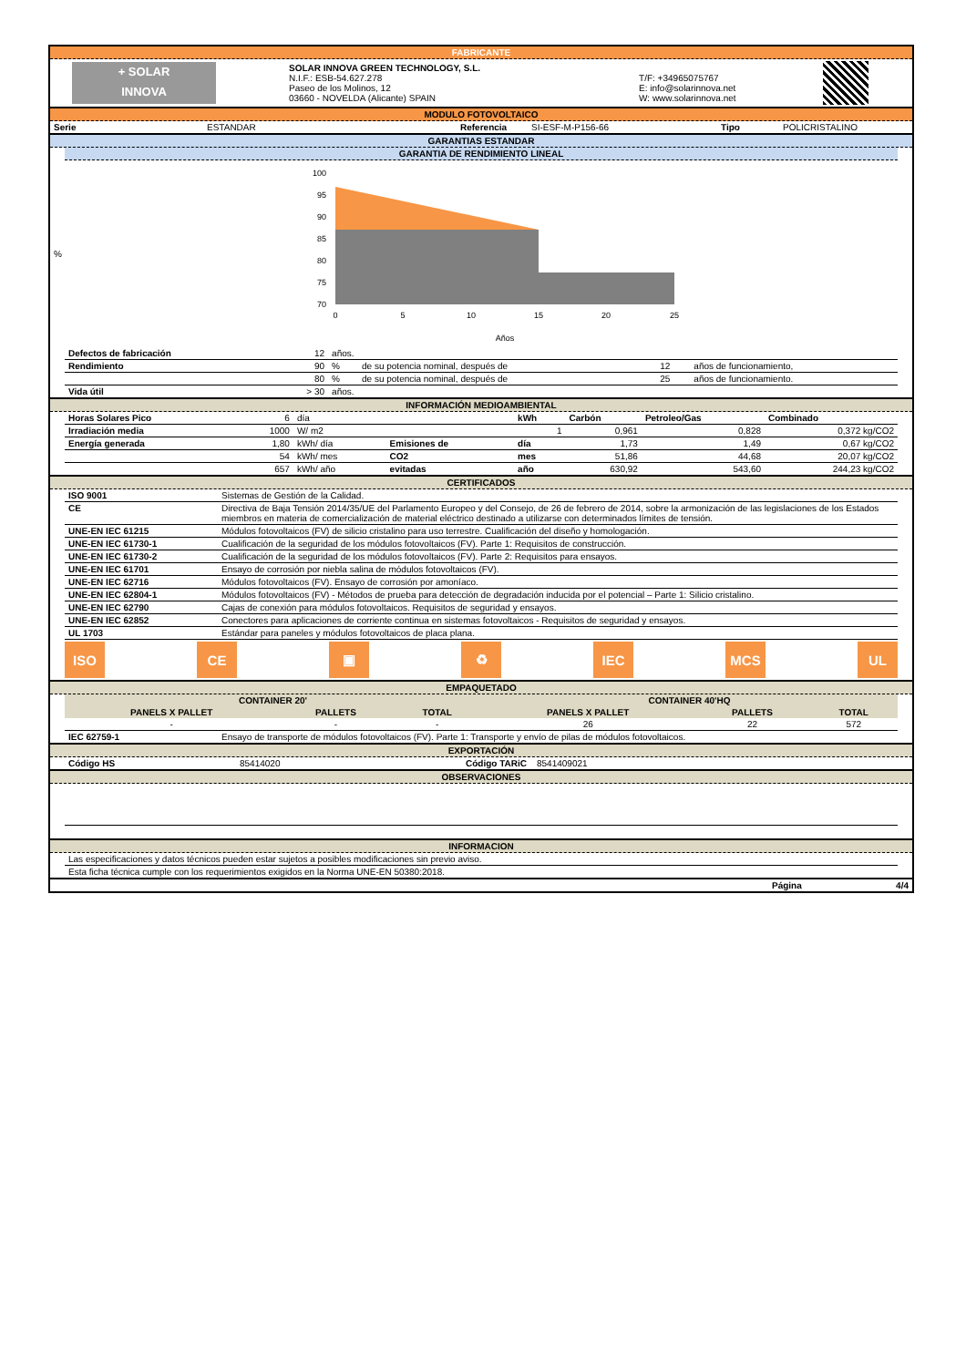FABRICANTE
| + SOLAR INNOVA | SOLAR INNOVA GREEN TECHNOLOGY, S.L. N.I.F.: ESB-54.627.278 Paseo de los Molinos, 12 03660 - NOVELDA (Alicante) SPAIN | T/F: +34965075767 E: info@solarinnova.net W: www.solarinnova.net | |
MODULO FOTOVOLTAICO
| Serie | ESTANDAR | Referencia | SI-ESF-M-P156-66 | Tipo | POLICRISTALINO |
GARANTIAS ESTANDAR
GARANTIA DE RENDIMIENTO LINEAL
%
100
95
90
85
80
75
70
0
5
10
15
20
25
Años
| Defectos de fabricación | 12 | años. | | | |
| Rendimiento | 90 | % | de su potencia nominal, después de | 12 | años de funcionamiento, |
| | 80 | % | de su potencia nominal, después de | 25 | años de funcionamiento. |
| Vida útil | > 30 | años. | | | |
INFORMACIÓN MEDIOAMBIENTAL
| Horas Solares Pico | 6 | día | | kWh | Carbón | Petroleo/Gas | Combinado |
| Irradiación media | 1000 | W/ m2 | | 1 | 0,961 | 0,828 | 0,372 kg/CO2 |
| Energía generada | 1,80 | kWh/ día | Emisiones de | día | 1,73 | 1,49 | 0,67 kg/CO2 |
| | 54 | kWh/ mes | CO2 | mes | 51,86 | 44,68 | 20,07 kg/CO2 |
| | 657 | kWh/ año | evitadas | año | 630,92 | 543,60 | 244,23 kg/CO2 |
CERTIFICADOS
| ISO 9001 | Sistemas de Gestión de la Calidad. |
| CE | Directiva de Baja Tensión 2014/35/UE del Parlamento Europeo y del Consejo, de 26 de febrero de 2014, sobre la armonización de las legislaciones de los Estados miembros en materia de comercialización de material eléctrico destinado a utilizarse con determinados límites de tensión. |
| UNE-EN IEC 61215 | Módulos fotovoltaicos (FV) de silicio cristalino para uso terrestre. Cualificación del diseño y homologación. |
| UNE-EN IEC 61730-1 | Cualificación de la seguridad de los módulos fotovoltaicos (FV). Parte 1: Requisitos de construcción. |
| UNE-EN IEC 61730-2 | Cualificación de la seguridad de los módulos fotovoltaicos (FV). Parte 2: Requisitos para ensayos. |
| UNE-EN IEC 61701 | Ensayo de corrosión por niebla salina de módulos fotovoltaicos (FV). |
| UNE-EN IEC 62716 | Módulos fotovoltaicos (FV). Ensayo de corrosión por amoníaco. |
| UNE-EN IEC 62804-1 | Módulos fotovoltaicos (FV) - Métodos de prueba para detección de degradación inducida por el potencial – Parte 1: Silicio cristalino. |
| UNE-EN IEC 62790 | Cajas de conexión para módulos fotovoltaicos. Requisitos de seguridad y ensayos. |
| UNE-EN IEC 62852 | Conectores para aplicaciones de corriente continua en sistemas fotovoltaicos - Requisitos de seguridad y ensayos. |
| UL 1703 | Estándar para paneles y módulos fotovoltaicos de placa plana. |
ISO CE ▣ ♻ IEC MCS UL
EMPAQUETADO
| CONTAINER 20' | | | CONTAINER 40'HQ | | |
| --- | --- | --- | --- | --- | --- |
| PANELS X PALLET | PALLETS | TOTAL | PANELS X PALLET | PALLETS | TOTAL |
| - | - | - | 26 | 22 | 572 |
| IEC 62759-1 | Ensayo de transporte de módulos fotovoltaicos (FV). Parte 1: Transporte y envío de pilas de módulos fotovoltaicos. |
EXPORTACIÓN
| Código HS | 85414020 | Código TARiC | 8541409021 |
OBSERVACIONES
INFORMACION
| Las especificaciones y datos técnicos pueden estar sujetos a posibles modificaciones sin previo aviso. |
| Esta ficha técnica cumple con los requerimientos exigidos en la Norma UNE-EN 50380:2018. |
| | Página | 4/4 |